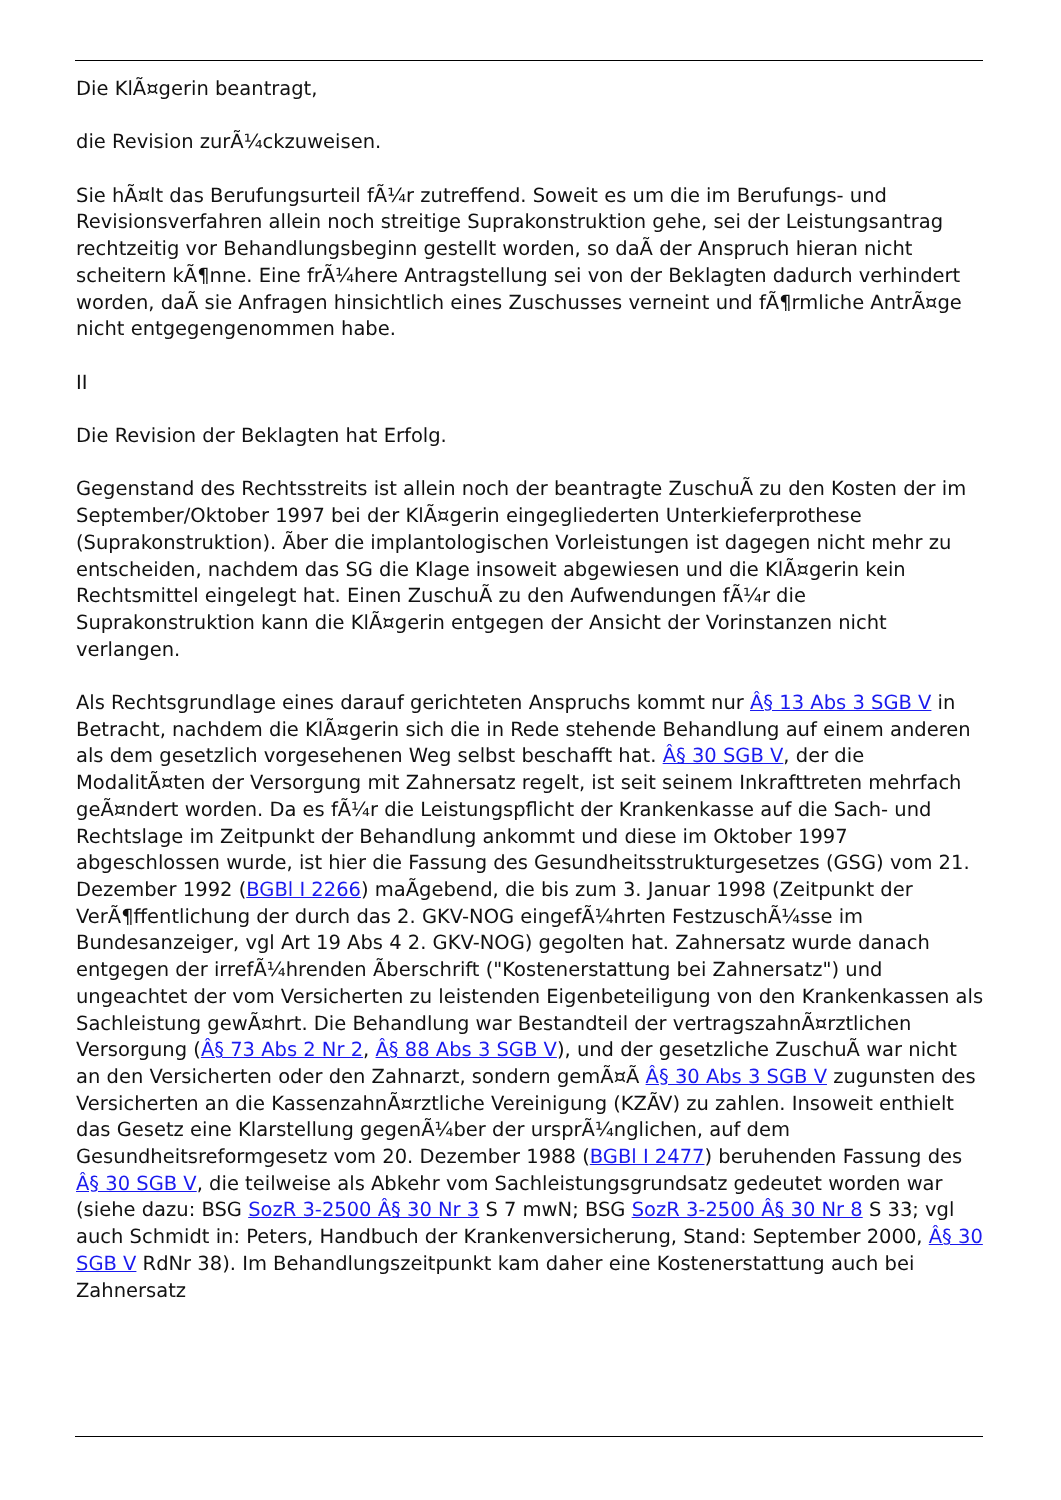Die KlÃ¤gerin beantragt,
die Revision zurÃ¼ckzuweisen.
Sie hÃ¤lt das Berufungsurteil fÃ¼r zutreffend. Soweit es um die im Berufungs- und Revisionsverfahren allein noch streitige Suprakonstruktion gehe, sei der Leistungsantrag rechtzeitig vor Behandlungsbeginn gestellt worden, so daÃ der Anspruch hieran nicht scheitern kÃ¶nne. Eine frÃ¼here Antragstellung sei von der Beklagten dadurch verhindert worden, daÃ sie Anfragen hinsichtlich eines Zuschusses verneint und fÃ¶rmliche AntrÃ¤ge nicht entgegengenommen habe.
II
Die Revision der Beklagten hat Erfolg.
Gegenstand des Rechtsstreits ist allein noch der beantragte ZuschuÃ zu den Kosten der im September/Oktober 1997 bei der KlÃ¤gerin eingegliederten Unterkieferprothese (Suprakonstruktion). Ãber die implantologischen Vorleistungen ist dagegen nicht mehr zu entscheiden, nachdem das SG die Klage insoweit abgewiesen und die KlÃ¤gerin kein Rechtsmittel eingelegt hat. Einen ZuschuÃ zu den Aufwendungen fÃ¼r die Suprakonstruktion kann die KlÃ¤gerin entgegen der Ansicht der Vorinstanzen nicht verlangen.
Als Rechtsgrundlage eines darauf gerichteten Anspruchs kommt nur Â§ 13 Abs 3 SGB V in Betracht, nachdem die KlÃ¤gerin sich die in Rede stehende Behandlung auf einem anderen als dem gesetzlich vorgesehenen Weg selbst beschafft hat. Â§ 30 SGB V, der die ModalitÃ¤ten der Versorgung mit Zahnersatz regelt, ist seit seinem Inkrafttreten mehrfach geÃ¤ndert worden. Da es fÃ¼r die Leistungspflicht der Krankenkasse auf die Sach- und Rechtslage im Zeitpunkt der Behandlung ankommt und diese im Oktober 1997 abgeschlossen wurde, ist hier die Fassung des Gesundheitsstrukturgesetzes (GSG) vom 21. Dezember 1992 (BGBl I 2266) maÃgebend, die bis zum 3. Januar 1998 (Zeitpunkt der VerÃ¶ffentlichung der durch das 2. GKV-NOG eingefÃ¼hrten FestzuschÃ¼sse im Bundesanzeiger, vgl Art 19 Abs 4 2. GKV-NOG) gegolten hat. Zahnersatz wurde danach entgegen der irrefÃ¼hrenden Ãberschrift ("Kostenerstattung bei Zahnersatz") und ungeachtet der vom Versicherten zu leistenden Eigenbeteiligung von den Krankenkassen als Sachleistung gewÃ¤hrt. Die Behandlung war Bestandteil der vertragszahnÃ¤rztlichen Versorgung (Â§ 73 Abs 2 Nr 2, Â§ 88 Abs 3 SGB V), und der gesetzliche ZuschuÃ war nicht an den Versicherten oder den Zahnarzt, sondern gemÃ¤Ã Â§ 30 Abs 3 SGB V zugunsten des Versicherten an die KassenzahnÃ¤rztliche Vereinigung (KZÃV) zu zahlen. Insoweit enthielt das Gesetz eine Klarstellung gegenÃ¼ber der ursprÃ¼nglichen, auf dem Gesundheitsreformgesetz vom 20. Dezember 1988 (BGBl I 2477) beruhenden Fassung des Â§ 30 SGB V, die teilweise als Abkehr vom Sachleistungsgrundsatz gedeutet worden war (siehe dazu: BSG SozR 3-2500 Â§ 30 Nr 3 S 7 mwN; BSG SozR 3-2500 Â§ 30 Nr 8 S 33; vgl auch Schmidt in: Peters, Handbuch der Krankenversicherung, Stand: September 2000, Â§ 30 SGB V RdNr 38). Im Behandlungszeitpunkt kam daher eine Kostenerstattung auch bei Zahnersatz